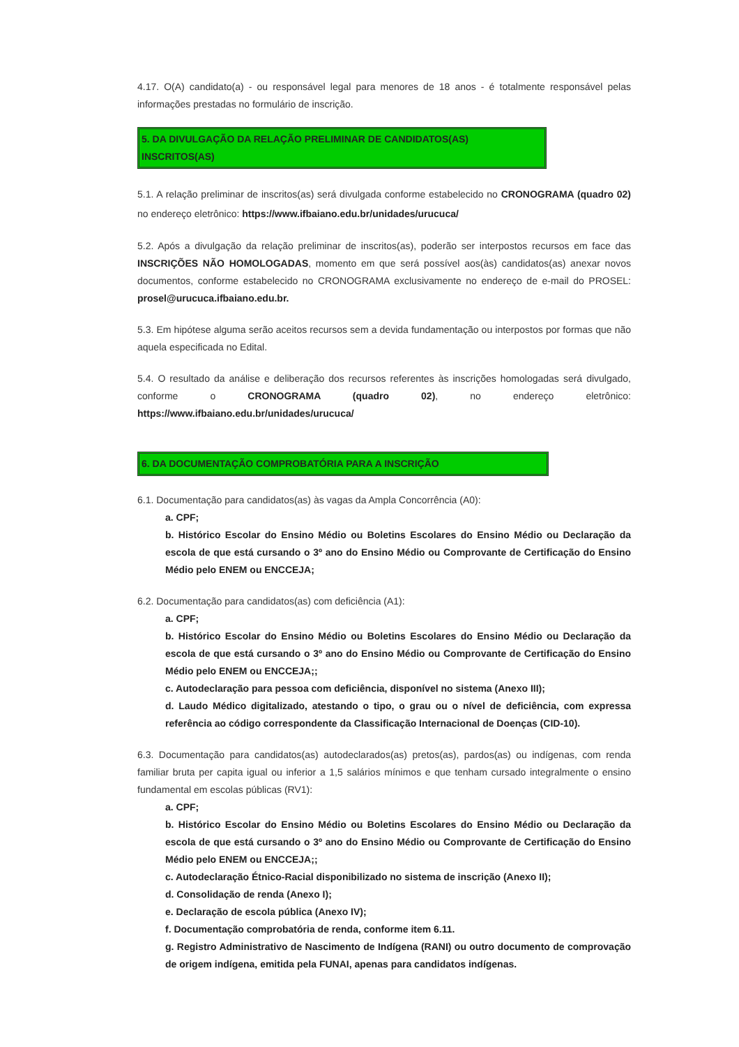4.17. O(A) candidato(a) - ou responsável legal para menores de 18 anos - é totalmente responsável pelas informações prestadas no formulário de inscrição.
5. DA DIVULGAÇÃO DA RELAÇÃO PRELIMINAR DE CANDIDATOS(AS) INSCRITOS(AS)
5.1. A relação preliminar de inscritos(as) será divulgada conforme estabelecido no CRONOGRAMA (quadro 02) no endereço eletrônico: https://www.ifbaiano.edu.br/unidades/urucuca/
5.2. Após a divulgação da relação preliminar de inscritos(as), poderão ser interpostos recursos em face das INSCRIÇÕES NÃO HOMOLOGADAS, momento em que será possível aos(às) candidatos(as) anexar novos documentos, conforme estabelecido no CRONOGRAMA exclusivamente no endereço de e-mail do PROSEL: prosel@urucuca.ifbaiano.edu.br.
5.3. Em hipótese alguma serão aceitos recursos sem a devida fundamentação ou interpostos por formas que não aquela especificada no Edital.
5.4. O resultado da análise e deliberação dos recursos referentes às inscrições homologadas será divulgado, conforme o CRONOGRAMA (quadro 02), no endereço eletrônico: https://www.ifbaiano.edu.br/unidades/urucuca/
6. DA DOCUMENTAÇÃO COMPROBATÓRIA PARA A INSCRIÇÃO
6.1. Documentação para candidatos(as) às vagas da Ampla Concorrência (A0):
a. CPF;
b. Histórico Escolar do Ensino Médio ou Boletins Escolares do Ensino Médio ou Declaração da escola de que está cursando o 3º ano do Ensino Médio ou Comprovante de Certificação do Ensino Médio pelo ENEM ou ENCCEJA;
6.2. Documentação para candidatos(as) com deficiência (A1):
a. CPF;
b. Histórico Escolar do Ensino Médio ou Boletins Escolares do Ensino Médio ou Declaração da escola de que está cursando o 3º ano do Ensino Médio ou Comprovante de Certificação do Ensino Médio pelo ENEM ou ENCCEJA;;
c. Autodeclaração para pessoa com deficiência, disponível no sistema (Anexo III);
d. Laudo Médico digitalizado, atestando o tipo, o grau ou o nível de deficiência, com expressa referência ao código correspondente da Classificação Internacional de Doenças (CID-10).
6.3. Documentação para candidatos(as) autodeclarados(as) pretos(as), pardos(as) ou indígenas, com renda familiar bruta per capita igual ou inferior a 1,5 salários mínimos e que tenham cursado integralmente o ensino fundamental em escolas públicas (RV1):
a. CPF;
b. Histórico Escolar do Ensino Médio ou Boletins Escolares do Ensino Médio ou Declaração da escola de que está cursando o 3º ano do Ensino Médio ou Comprovante de Certificação do Ensino Médio pelo ENEM ou ENCCEJA;;
c. Autodeclaração Étnico-Racial disponibilizado no sistema de inscrição (Anexo II);
d. Consolidação de renda (Anexo I);
e. Declaração de escola pública (Anexo IV);
f. Documentação comprobatória de renda, conforme item 6.11.
g. Registro Administrativo de Nascimento de Indígena (RANI) ou outro documento de comprovação de origem indígena, emitida pela FUNAI, apenas para candidatos indígenas.